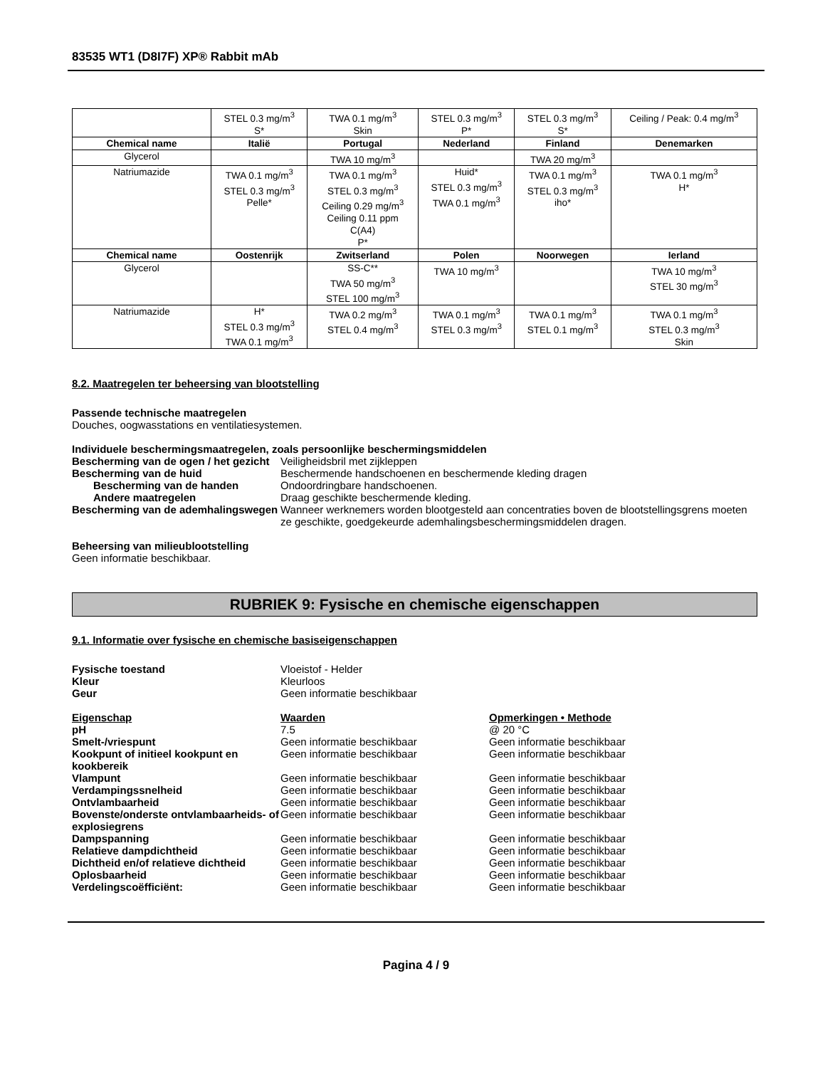83535 WT1 (D8I7F) XP® Rabbit mAb
| | STEL 0.3 mg/m<sup>3</sup> S* | TWA 0.1 mg/m<sup>3</sup> Skin | STEL 0.3 mg/m<sup>3</sup> P* | STEL 0.3 mg/m<sup>3</sup> S* | Ceiling / Peak: 0.4 mg/m<sup>3</sup> |
| Chemical name | Italië | Portugal | Nederland | Finland | Denemarken |
| Glycerol | | TWA 10 mg/m<sup>3</sup> | | TWA 20 mg/m<sup>3</sup> | |
| Natriumazide | TWA 0.1 mg/m<sup>3</sup> STEL 0.3 mg/m<sup>3</sup> Pelle* | TWA 0.1 mg/m<sup>3</sup> STEL 0.3 mg/m<sup>3</sup> Ceiling 0.29 mg/m<sup>3</sup> Ceiling 0.11 ppm C(A4) P* | Huid* STEL 0.3 mg/m<sup>3</sup> TWA 0.1 mg/m<sup>3</sup> | TWA 0.1 mg/m<sup>3</sup> STEL 0.3 mg/m<sup>3</sup> iho* | TWA 0.1 mg/m<sup>3</sup> H* |
| Chemical name | Oostenrijk | Zwitserland | Polen | Noorwegen | Ierland |
| Glycerol | | SS-C** TWA 50 mg/m<sup>3</sup> STEL 100 mg/m<sup>3</sup> | TWA 10 mg/m<sup>3</sup> | | TWA 10 mg/m<sup>3</sup> STEL 30 mg/m<sup>3</sup> |
| Natriumazide | H* STEL 0.3 mg/m<sup>3</sup> TWA 0.1 mg/m<sup>3</sup> | TWA 0.2 mg/m<sup>3</sup> STEL 0.4 mg/m<sup>3</sup> | TWA 0.1 mg/m<sup>3</sup> STEL 0.3 mg/m<sup>3</sup> | TWA 0.1 mg/m<sup>3</sup> STEL 0.1 mg/m<sup>3</sup> | TWA 0.1 mg/m<sup>3</sup> STEL 0.3 mg/m<sup>3</sup> Skin |
8.2. Maatregelen ter beheersing van blootstelling
Passende technische maatregelen
Douches, oogwasstations en ventilatiesystemen.
Individuele beschermingsmaatregelen, zoals persoonlijke beschermingsmiddelen
Bescherming van de ogen / het gezicht
Veiligheidsbril met zijkleppen
Bescherming van de huid Beschermende handschoenen en beschermende kleding dragen
Bescherming van de handen Ondoordringbare handschoenen.
Andere maatregelen Draag geschikte beschermende kleding.
Bescherming van de ademhalingswegen
Wanneer werknemers worden blootgesteld aan concentraties boven de blootstellingsgrens moeten ze geschikte, goedgekeurde ademhalingsbeschermingsmiddelen dragen.
Beheersing van milieublootstelling
Geen informatie beschikbaar.
RUBRIEK 9: Fysische en chemische eigenschappen
9.1. Informatie over fysische en chemische basiseigenschappen
Fysische toestand Vloeistof - Helder
Kleur Kleurloos
Geur Geen informatie beschikbaar
Eigenschap Waarden Opmerkingen • Methode
pH 7.5 @ 20 °C
Smelt-/vriespunt Geen informatie beschikbaar Geen informatie beschikbaar
Kookpunt of initieel kookpunt en kookbereik
Geen informatie beschikbaar Geen informatie beschikbaar
Vlampunt Geen informatie beschikbaar Geen informatie beschikbaar
Verdampingssnelheid Geen informatie beschikbaar Geen informatie beschikbaar
Ontvlambaarheid Geen informatie beschikbaar Geen informatie beschikbaar
Bovenste/onderste ontvlambaarheids- of explosiegrens
Geen informatie beschikbaar Geen informatie beschikbaar
Dampspanning Geen informatie beschikbaar Geen informatie beschikbaar
Relatieve dampdichtheid Geen informatie beschikbaar Geen informatie beschikbaar
Dichtheid en/of relatieve dichtheid
Geen informatie beschikbaar Geen informatie beschikbaar
Oplosbaarheid Geen informatie beschikbaar Geen informatie beschikbaar
Verdelingscoëfficiënt: Geen informatie beschikbaar Geen informatie beschikbaar
Pagina 4 / 9